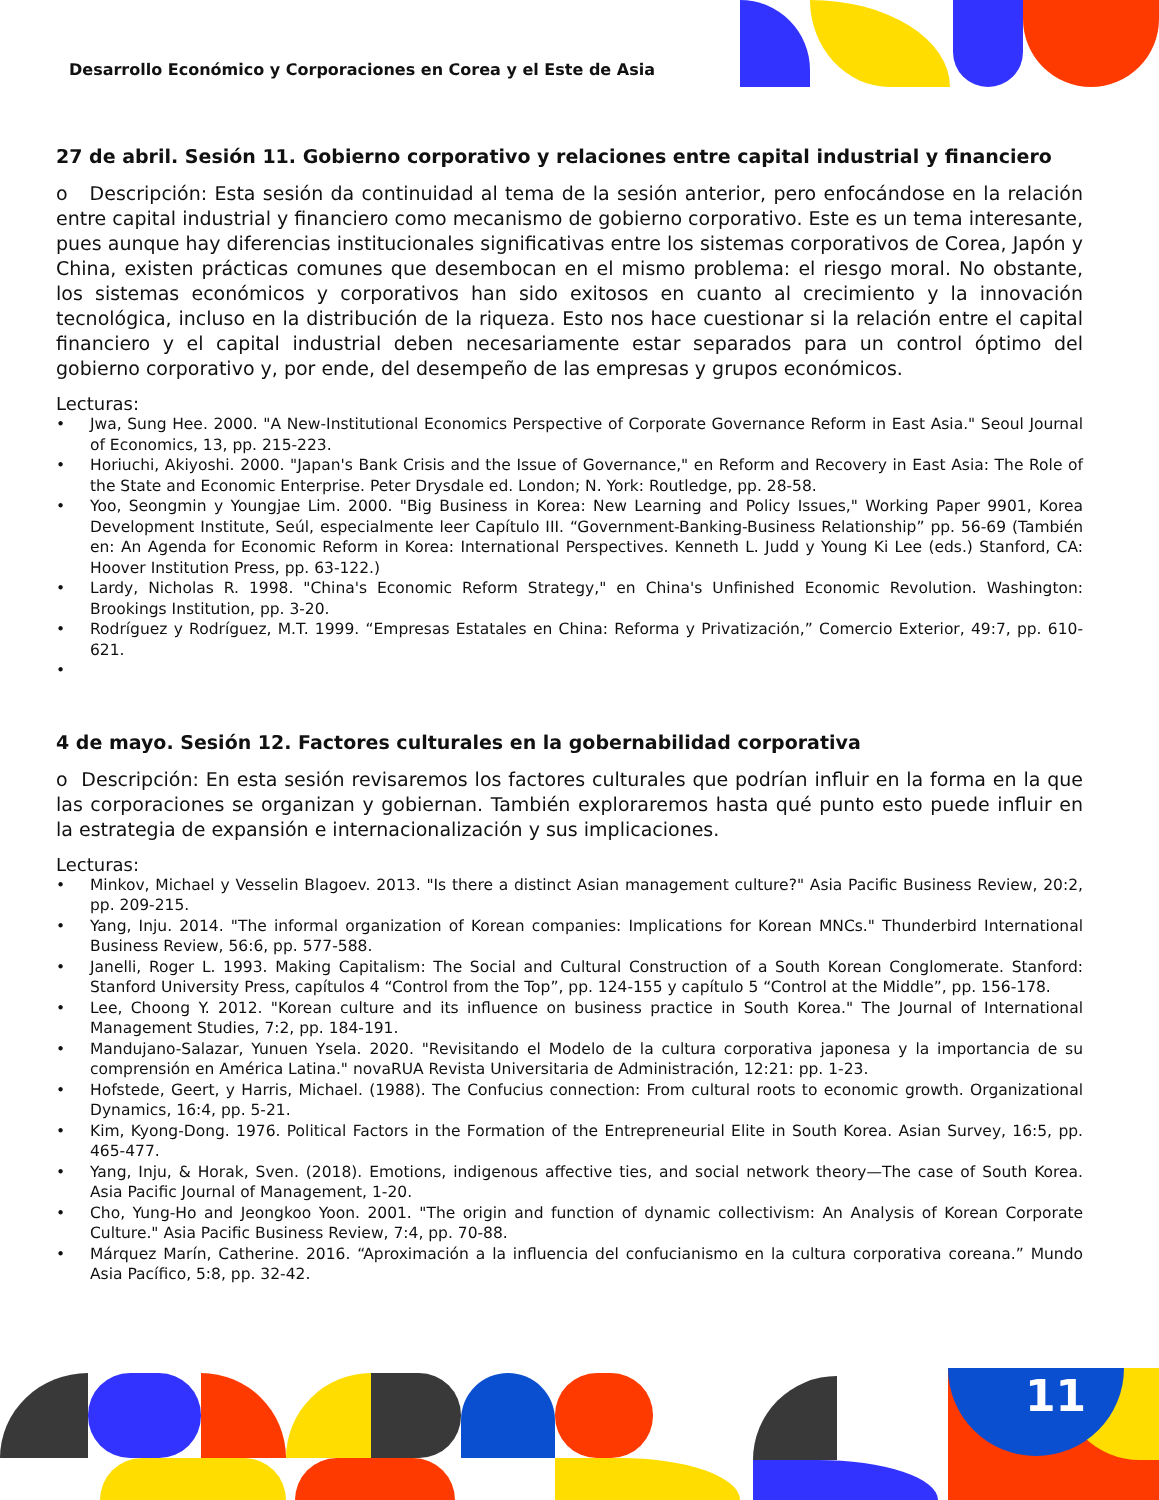Desarrollo Económico y Corporaciones en Corea y el Este de Asia
27 de abril. Sesión 11. Gobierno corporativo y relaciones entre capital industrial y financiero
o Descripción: Esta sesión da continuidad al tema de la sesión anterior, pero enfocándose en la relación entre capital industrial y financiero como mecanismo de gobierno corporativo. Este es un tema interesante, pues aunque hay diferencias institucionales significativas entre los sistemas corporativos de Corea, Japón y China, existen prácticas comunes que desembocan en el mismo problema: el riesgo moral. No obstante, los sistemas económicos y corporativos han sido exitosos en cuanto al crecimiento y la innovación tecnológica, incluso en la distribución de la riqueza. Esto nos hace cuestionar si la relación entre el capital financiero y el capital industrial deben necesariamente estar separados para un control óptimo del gobierno corporativo y, por ende, del desempeño de las empresas y grupos económicos.
Lecturas:
• Jwa, Sung Hee. 2000. "A New-Institutional Economics Perspective of Corporate Governance Reform in East Asia." Seoul Journal of Economics, 13, pp. 215-223.
• Horiuchi, Akiyoshi. 2000. "Japan's Bank Crisis and the Issue of Governance," en Reform and Recovery in East Asia: The Role of the State and Economic Enterprise. Peter Drysdale ed. London; N. York: Routledge, pp. 28-58.
• Yoo, Seongmin y Youngjae Lim. 2000. "Big Business in Korea: New Learning and Policy Issues," Working Paper 9901, Korea Development Institute, Seúl, especialmente leer Capítulo III. “Government-Banking-Business Relationship” pp. 56-69 (También en: An Agenda for Economic Reform in Korea: International Perspectives. Kenneth L. Judd y Young Ki Lee (eds.) Stanford, CA: Hoover Institution Press, pp. 63-122.)
• Lardy, Nicholas R. 1998. "China's Economic Reform Strategy," en China's Unfinished Economic Revolution. Washington: Brookings Institution, pp. 3-20.
• Rodríguez y Rodríguez, M.T. 1999. “Empresas Estatales en China: Reforma y Privatización,” Comercio Exterior, 49:7, pp. 610-621.
•
4 de mayo. Sesión 12. Factores culturales en la gobernabilidad corporativa
o Descripción: En esta sesión revisaremos los factores culturales que podrían influir en la forma en la que las corporaciones se organizan y gobiernan. También exploraremos hasta qué punto esto puede influir en la estrategia de expansión e internacionalización y sus implicaciones.
Lecturas:
• Minkov, Michael y Vesselin Blagoev. 2013. "Is there a distinct Asian management culture?" Asia Pacific Business Review, 20:2, pp. 209-215.
• Yang, Inju. 2014. "The informal organization of Korean companies: Implications for Korean MNCs." Thunderbird International Business Review, 56:6, pp. 577-588.
• Janelli, Roger L. 1993. Making Capitalism: The Social and Cultural Construction of a South Korean Conglomerate. Stanford: Stanford University Press, capítulos 4 “Control from the Top”, pp. 124-155 y capítulo 5 “Control at the Middle”, pp. 156-178.
• Lee, Choong Y. 2012. "Korean culture and its influence on business practice in South Korea." The Journal of International Management Studies, 7:2, pp. 184-191.
• Mandujano-Salazar, Yunuen Ysela. 2020. "Revisitando el Modelo de la cultura corporativa japonesa y la importancia de su comprensión en América Latina." novaRUA Revista Universitaria de Administración, 12:21: pp. 1-23.
• Hofstede, Geert, y Harris, Michael. (1988). The Confucius connection: From cultural roots to economic growth. Organizational Dynamics, 16:4, pp. 5-21.
• Kim, Kyong-Dong. 1976. Political Factors in the Formation of the Entrepreneurial Elite in South Korea. Asian Survey, 16:5, pp. 465-477.
• Yang, Inju, & Horak, Sven. (2018). Emotions, indigenous affective ties, and social network theory—The case of South Korea. Asia Pacific Journal of Management, 1-20.
• Cho, Yung-Ho and Jeongkoo Yoon. 2001. "The origin and function of dynamic collectivism: An Analysis of Korean Corporate Culture." Asia Pacific Business Review, 7:4, pp. 70-88.
• Márquez Marín, Catherine. 2016. “Aproximación a la influencia del confucianismo en la cultura corporativa coreana.” Mundo Asia Pacífico, 5:8, pp. 32-42.
11